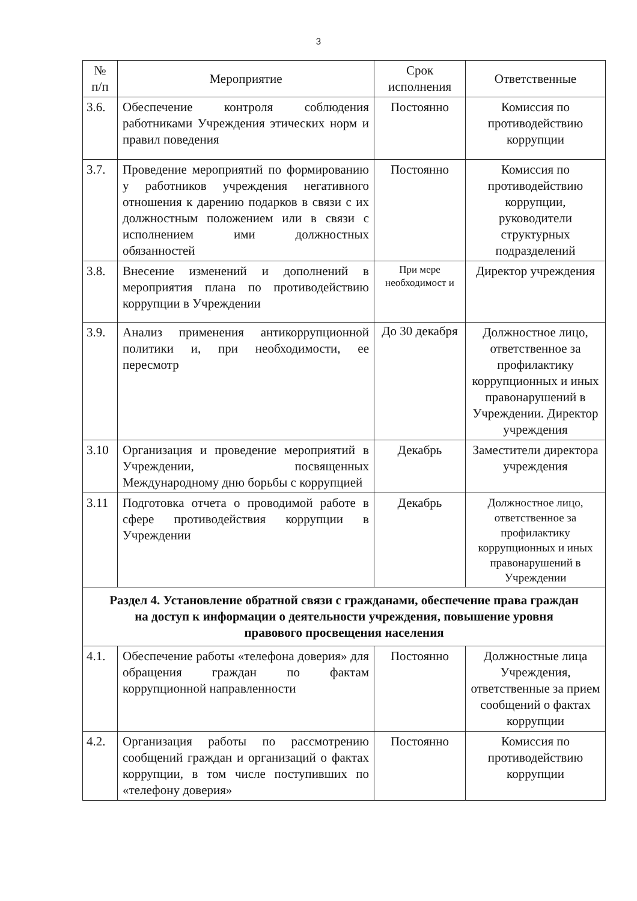3
| № п/п | Мероприятие | Срок исполнения | Ответственные |
| --- | --- | --- | --- |
| 3.6. | Обеспечение контроля соблюдения работниками Учреждения этических норм и правил поведения | Постоянно | Комиссия по противодействию коррупции |
| 3.7. | Проведение мероприятий по формированию у работников учреждения негативного отношения к дарению подарков в связи с их должностным положением или в связи с исполнением ими должностных обязанностей | Постоянно | Комиссия по противодействию коррупции, руководители структурных подразделений |
| 3.8. | Внесение изменений и дополнений в мероприятия плана по противодействию коррупции в Учреждении | При мере необходимост и | Директор учреждения |
| 3.9. | Анализ применения антикоррупционной политики и, при необходимости, ее пересмотр | До 30 декабря | Должностное лицо, ответственное за профилактику коррупционных и иных правонарушений в Учреждении. Директор учреждения |
| 3.10 | Организация и проведение мероприятий в Учреждении, посвященных Международному дню борьбы с коррупцией | Декабрь | Заместители директора учреждения |
| 3.11 | Подготовка отчета о проводимой работе в сфере противодействия коррупции в Учреждении | Декабрь | Должностное лицо, ответственное за профилактику коррупционных и иных правонарушений в Учреждении |
| Раздел 4. Установление обратной связи с гражданами, обеспечение права граждан на доступ к информации о деятельности учреждения, повышение уровня правового просвещения населения | | | |
| 4.1. | Обеспечение работы «телефона доверия» для обращения граждан по фактам коррупционной направленности | Постоянно | Должностные лица Учреждения, ответственные за прием сообщений о фактах коррупции |
| 4.2. | Организация работы по рассмотрению сообщений граждан и организаций о фактах коррупции, в том числе поступивших по «телефону доверия» | Постоянно | Комиссия по противодействию коррупции |